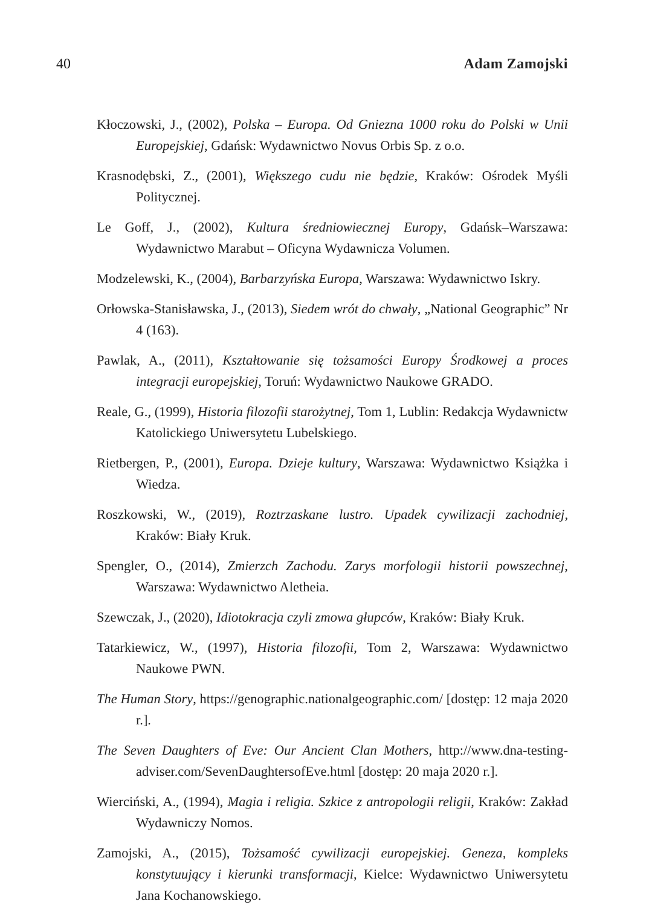40 Adam Zamojski
Kłoczowski, J., (2002), Polska – Europa. Od Gniezna 1000 roku do Polski w Unii Europejskiej, Gdańsk: Wydawnictwo Novus Orbis Sp. z o.o.
Krasnodębski, Z., (2001), Większego cudu nie będzie, Kraków: Ośrodek Myśli Politycznej.
Le Goff, J., (2002), Kultura średniowiecznej Europy, Gdańsk–Warszawa: Wydawnictwo Marabut – Oficyna Wydawnicza Volumen.
Modzelewski, K., (2004), Barbarzyńska Europa, Warszawa: Wydawnictwo Iskry.
Orłowska-Stanisławska, J., (2013), Siedem wrót do chwały, „National Geographic” Nr 4 (163).
Pawlak, A., (2011), Kształtowanie się tożsamości Europy Środkowej a proces integracji europejskiej, Toruń: Wydawnictwo Naukowe GRADO.
Reale, G., (1999), Historia filozofii starożytnej, Tom 1, Lublin: Redakcja Wydawnictw Katolickiego Uniwersytetu Lubelskiego.
Rietbergen, P., (2001), Europa. Dzieje kultury, Warszawa: Wydawnictwo Książka i Wiedza.
Roszkowski, W., (2019), Roztrzaskane lustro. Upadek cywilizacji zachodniej, Kraków: Biały Kruk.
Spengler, O., (2014), Zmierzch Zachodu. Zarys morfologii historii powszechnej, Warszawa: Wydawnictwo Aletheia.
Szewczak, J., (2020), Idiotokracja czyli zmowa głupców, Kraków: Biały Kruk.
Tatarkiewicz, W., (1997), Historia filozofii, Tom 2, Warszawa: Wydawnictwo Naukowe PWN.
The Human Story, https://genographic.nationalgeographic.com/ [dostęp: 12 maja 2020 r.].
The Seven Daughters of Eve: Our Ancient Clan Mothers, http://www.dna-testing-adviser.com/SevenDaughtersofEve.html [dostęp: 20 maja 2020 r.].
Wierciński, A., (1994), Magia i religia. Szkice z antropologii religii, Kraków: Zakład Wydawniczy Nomos.
Zamojski, A., (2015), Tożsamość cywilizacji europejskiej. Geneza, kompleks konstytuujący i kierunki transformacji, Kielce: Wydawnictwo Uniwersytetu Jana Kochanowskiego.